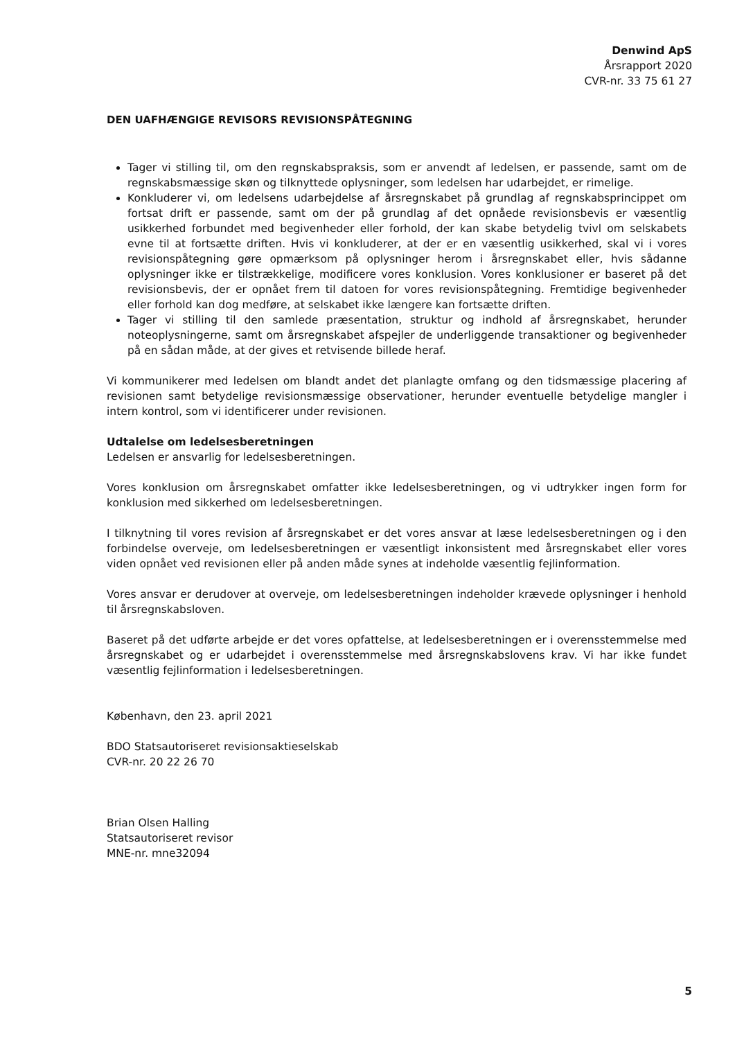Denwind ApS
Årsrapport 2020
CVR-nr. 33 75 61 27
DEN UAFHÆNGIGE REVISORS REVISIONSPÅTEGNING
Tager vi stilling til, om den regnskabspraksis, som er anvendt af ledelsen, er passende, samt om de regnskabsmæssige skøn og tilknyttede oplysninger, som ledelsen har udarbejdet, er rimelige.
Konkluderer vi, om ledelsens udarbejdelse af årsregnskabet på grundlag af regnskabsprincippet om fortsat drift er passende, samt om der på grundlag af det opnåede revisionsbevis er væsentlig usikkerhed forbundet med begivenheder eller forhold, der kan skabe betydelig tvivl om selskabets evne til at fortsætte driften. Hvis vi konkluderer, at der er en væsentlig usikkerhed, skal vi i vores revisionspåtegning gøre opmærksom på oplysninger herom i årsregnskabet eller, hvis sådanne oplysninger ikke er tilstrækkelige, modificere vores konklusion. Vores konklusioner er baseret på det revisionsbevis, der er opnået frem til datoen for vores revisionspåtegning. Fremtidige begivenheder eller forhold kan dog medføre, at selskabet ikke længere kan fortsætte driften.
Tager vi stilling til den samlede præsentation, struktur og indhold af årsregnskabet, herunder noteoplysningerne, samt om årsregnskabet afspejler de underliggende transaktioner og begivenheder på en sådan måde, at der gives et retvisende billede heraf.
Vi kommunikerer med ledelsen om blandt andet det planlagte omfang og den tidsmæssige placering af revisionen samt betydelige revisionsmæssige observationer, herunder eventuelle betydelige mangler i intern kontrol, som vi identificerer under revisionen.
Udtalelse om ledelsesberetningen
Ledelsen er ansvarlig for ledelsesberetningen.
Vores konklusion om årsregnskabet omfatter ikke ledelsesberetningen, og vi udtrykker ingen form for konklusion med sikkerhed om ledelsesberetningen.
I tilknytning til vores revision af årsregnskabet er det vores ansvar at læse ledelsesberetningen og i den forbindelse overveje, om ledelsesberetningen er væsentligt inkonsistent med årsregnskabet eller vores viden opnået ved revisionen eller på anden måde synes at indeholde væsentlig fejlinformation.
Vores ansvar er derudover at overveje, om ledelsesberetningen indeholder krævede oplysninger i henhold til årsregnskabsloven.
Baseret på det udførte arbejde er det vores opfattelse, at ledelsesberetningen er i overensstemmelse med årsregnskabet og er udarbejdet i overensstemmelse med årsregnskabslovens krav. Vi har ikke fundet væsentlig fejlinformation i ledelsesberetningen.
København, den 23. april 2021
BDO Statsautoriseret revisionsaktieselskab
CVR-nr. 20 22 26 70
Brian Olsen Halling
Statsautoriseret revisor
MNE-nr. mne32094
5